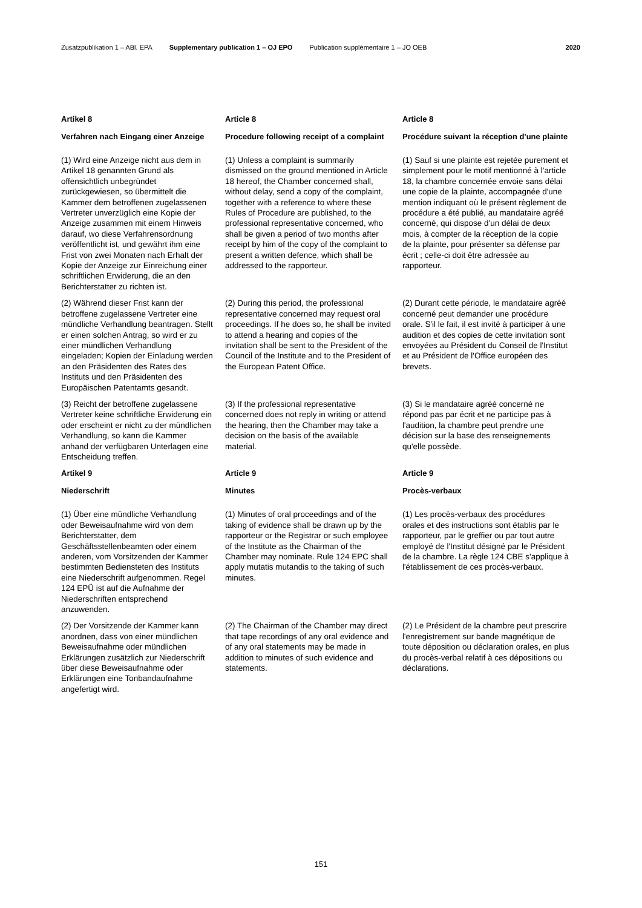Zusatzpublikation 1 – ABl. EPA Supplementary publication 1 – OJ EPO Publication supplémentaire 1 – JO OEB 2020
Artikel 8
Verfahren nach Eingang einer Anzeige
Article 8
Procedure following receipt of a complaint
Article 8
Procédure suivant la réception d'une plainte
(1) Wird eine Anzeige nicht aus dem in Artikel 18 genannten Grund als offensichtlich unbegründet zurückgewiesen, so übermittelt die Kammer dem betroffenen zugelassenen Vertreter unverzüglich eine Kopie der Anzeige zusammen mit einem Hinweis darauf, wo diese Verfahrensordnung veröffentlicht ist, und gewährt ihm eine Frist von zwei Monaten nach Erhalt der Kopie der Anzeige zur Einreichung einer schriftlichen Erwiderung, die an den Berichterstatter zu richten ist.
(1) Unless a complaint is summarily dismissed on the ground mentioned in Article 18 hereof, the Chamber concerned shall, without delay, send a copy of the complaint, together with a reference to where these Rules of Procedure are published, to the professional representative concerned, who shall be given a period of two months after receipt by him of the copy of the complaint to present a written defence, which shall be addressed to the rapporteur.
(1) Sauf si une plainte est rejetée purement et simplement pour le motif mentionné à l'article 18, la chambre concernée envoie sans délai une copie de la plainte, accompagnée d'une mention indiquant où le présent règlement de procédure a été publié, au mandataire agréé concerné, qui dispose d'un délai de deux mois, à compter de la réception de la copie de la plainte, pour présenter sa défense par écrit ; celle-ci doit être adressée au rapporteur.
(2) Während dieser Frist kann der betroffene zugelassene Vertreter eine mündliche Verhandlung beantragen. Stellt er einen solchen Antrag, so wird er zu einer mündlichen Verhandlung eingeladen; Kopien der Einladung werden an den Präsidenten des Rates des Instituts und den Präsidenten des Europäischen Patentamts gesandt.
(2) During this period, the professional representative concerned may request oral proceedings. If he does so, he shall be invited to attend a hearing and copies of the invitation shall be sent to the President of the Council of the Institute and to the President of the European Patent Office.
(2) Durant cette période, le mandataire agréé concerné peut demander une procédure orale. S'il le fait, il est invité à participer à une audition et des copies de cette invitation sont envoyées au Président du Conseil de l'Institut et au Président de l'Office européen des brevets.
(3) Reicht der betroffene zugelassene Vertreter keine schriftliche Erwiderung ein oder erscheint er nicht zu der mündlichen Verhandlung, so kann die Kammer anhand der verfügbaren Unterlagen eine Entscheidung treffen.
(3) If the professional representative concerned does not reply in writing or attend the hearing, then the Chamber may take a decision on the basis of the available material.
(3) Si le mandataire agréé concerné ne répond pas par écrit et ne participe pas à l'audition, la chambre peut prendre une décision sur la base des renseignements qu'elle possède.
Artikel 9
Niederschrift
Article 9
Minutes
Article 9
Procès-verbaux
(1) Über eine mündliche Verhandlung oder Beweisaufnahme wird von dem Berichterstatter, dem Geschäftsstellenbeamten oder einem anderen, vom Vorsitzenden der Kammer bestimmten Bediensteten des Instituts eine Niederschrift aufgenommen. Regel 124 EPÜ ist auf die Aufnahme der Niederschriften entsprechend anzuwenden.
(1) Minutes of oral proceedings and of the taking of evidence shall be drawn up by the rapporteur or the Registrar or such employee of the Institute as the Chairman of the Chamber may nominate. Rule 124 EPC shall apply mutatis mutandis to the taking of such minutes.
(1) Les procès-verbaux des procédures orales et des instructions sont établis par le rapporteur, par le greffier ou par tout autre employé de l'Institut désigné par le Président de la chambre. La règle 124 CBE s'applique à l'établissement de ces procès-verbaux.
(2) Der Vorsitzende der Kammer kann anordnen, dass von einer mündlichen Beweisaufnahme oder mündlichen Erklärungen zusätzlich zur Niederschrift über diese Beweisaufnahme oder Erklärungen eine Tonbandaufnahme angefertigt wird.
(2) The Chairman of the Chamber may direct that tape recordings of any oral evidence and of any oral statements may be made in addition to minutes of such evidence and statements.
(2) Le Président de la chambre peut prescrire l'enregistrement sur bande magnétique de toute déposition ou déclaration orales, en plus du procès-verbal relatif à ces dépositions ou déclarations.
151